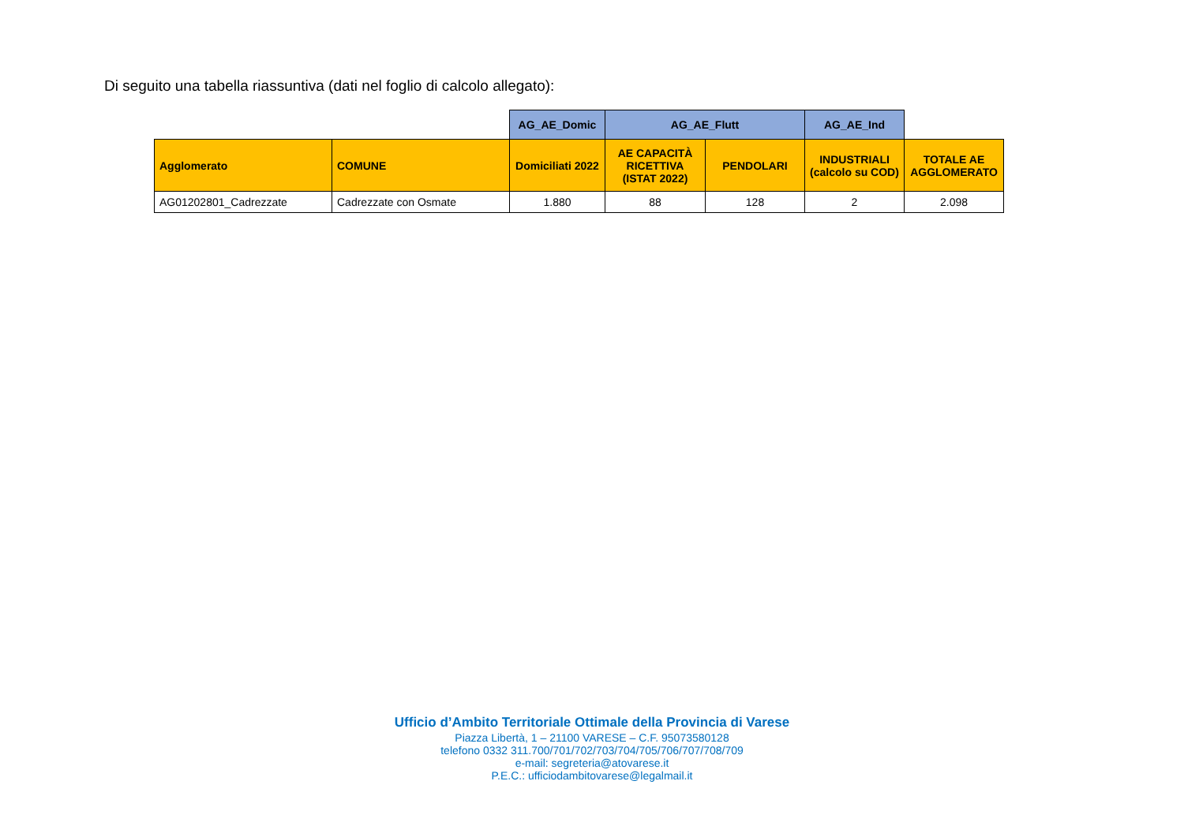Di seguito una tabella riassuntiva (dati nel foglio di calcolo allegato):
| | | AG_AE_Domic | AG_AE_Flutt | | AG_AE_Ind | |
| --- | --- | --- | --- | --- | --- | --- |
| Agglomerato | COMUNE | Domiciliati 2022 | AE CAPACITÀ RICETTIVA (ISTAT 2022) | PENDOLARI | INDUSTRIALI (calcolo su COD) | TOTALE AE AGGLOMERATO |
| AG01202801_Cadrezzate | Cadrezzate con Osmate | 1.880 | 88 | 128 | 2 | 2.098 |
Ufficio d’Ambito Territoriale Ottimale della Provincia di Varese
Piazza Libertà, 1 – 21100 VARESE – C.F. 95073580128
telefono 0332 311.700/701/702/703/704/705/706/707/708/709
e-mail: segreteria@atovarese.it
P.E.C.: ufficiodambitovarese@legalmail.it